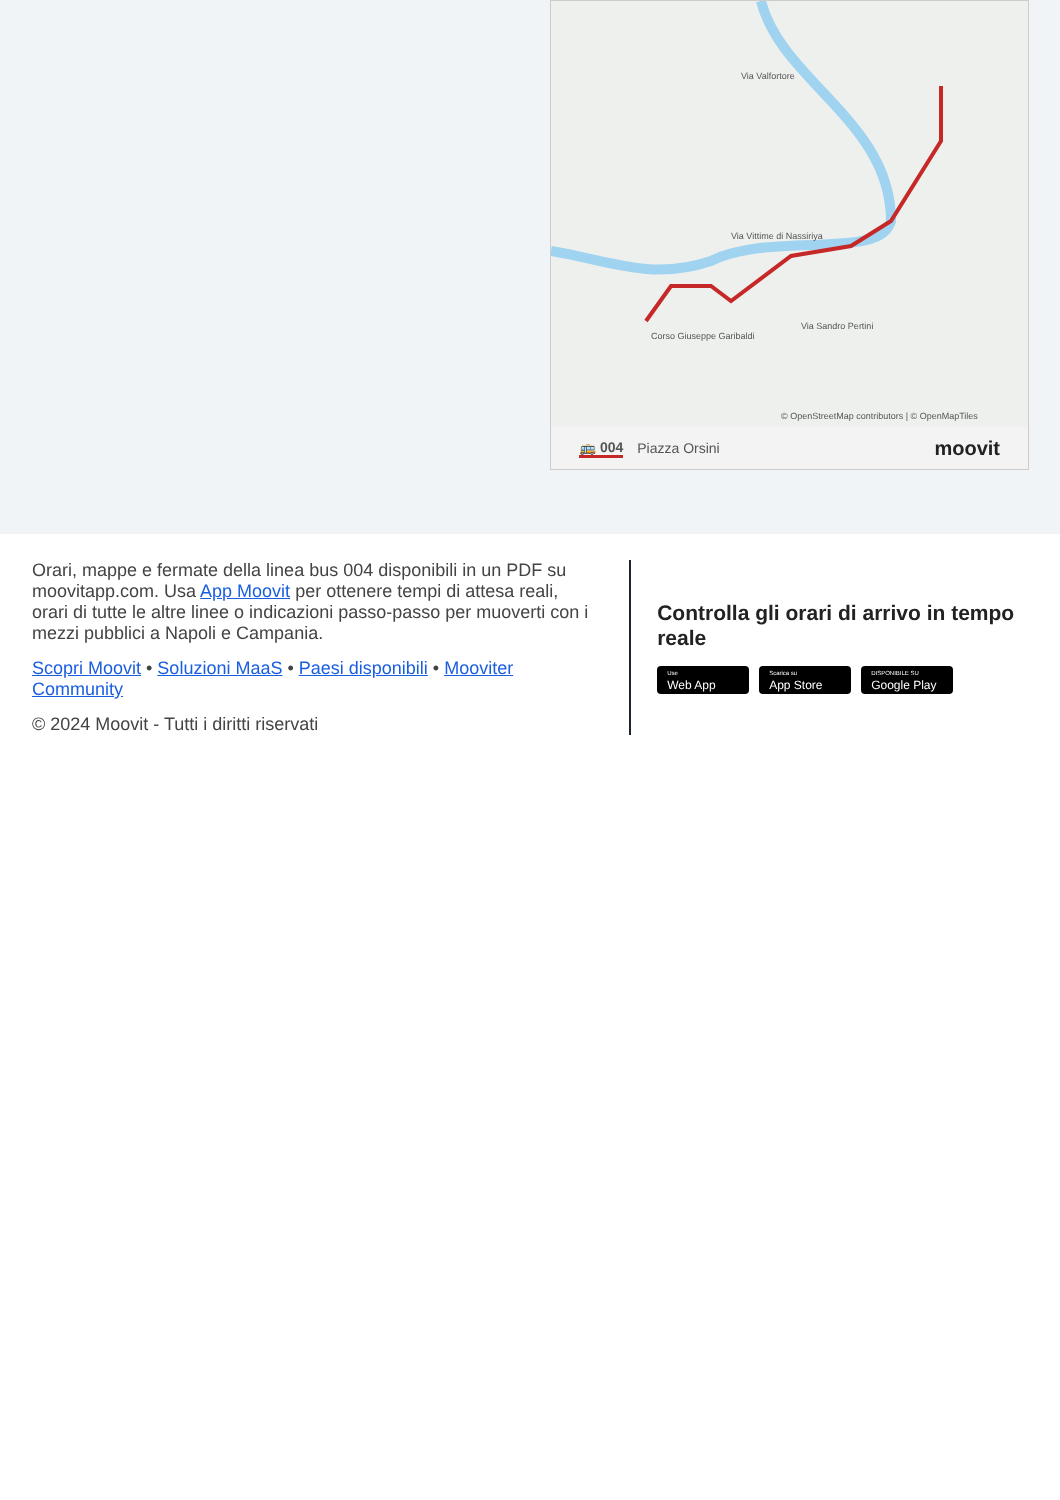Via Valfortore
Via Vittime di Nassiriya
Corso Giuseppe Garibaldi
Via Sandro Pertini
© OpenStreetMap contributors | © OpenMapTiles
🚌 004 Piazza Orsini moovit
Orari, mappe e fermate della linea bus 004 disponibili in un PDF su moovitapp.com. Usa App Moovit per ottenere tempi di attesa reali, orari di tutte le altre linee o indicazioni passo-passo per muoverti con i mezzi pubblici a Napoli e Campania.
Scopri Moovit • Soluzioni MaaS • Paesi disponibili • Mooviter Community
© 2024 Moovit - Tutti i diritti riservati
Controlla gli orari di arrivo in tempo reale
Use Web App Scarica su App Store DISPONIBILE SU Google Play